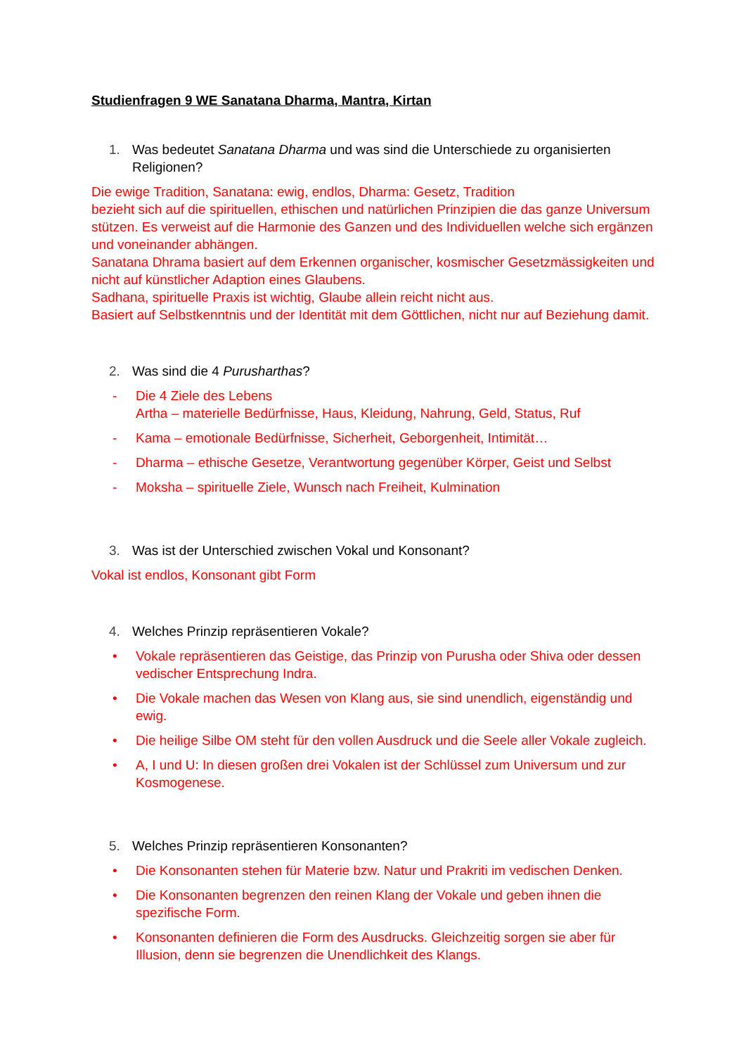Studienfragen 9 WE Sanatana Dharma, Mantra, Kirtan
1. Was bedeutet Sanatana Dharma und was sind die Unterschiede zu organisierten Religionen?
Die ewige Tradition, Sanatana: ewig, endlos, Dharma: Gesetz, Tradition
bezieht sich auf die spirituellen, ethischen und natürlichen Prinzipien die das ganze Universum stützen. Es verweist auf die Harmonie des Ganzen und des Individuellen welche sich ergänzen und voneinander abhängen.
Sanatana Dhrama basiert auf dem Erkennen organischer, kosmischer Gesetzmässigkeiten und nicht auf künstlicher Adaption eines Glaubens.
Sadhana, spirituelle Praxis ist wichtig, Glaube allein reicht nicht aus.
Basiert auf Selbstkenntnis und der Identität mit dem Göttlichen, nicht nur auf Beziehung damit.
2. Was sind die 4 Purusharthas?
- Die 4 Ziele des Lebens
Artha – materielle Bedürfnisse, Haus, Kleidung, Nahrung, Geld, Status, Ruf
- Kama – emotionale Bedürfnisse, Sicherheit, Geborgenheit, Intimität…
- Dharma – ethische Gesetze, Verantwortung gegenüber Körper, Geist und Selbst
- Moksha – spirituelle Ziele, Wunsch nach Freiheit, Kulmination
3. Was ist der Unterschied zwischen Vokal und Konsonant?
Vokal ist endlos, Konsonant gibt Form
4. Welches Prinzip repräsentieren Vokale?
• Vokale repräsentieren das Geistige, das Prinzip von Purusha oder Shiva oder dessen vedischer Entsprechung Indra.
• Die Vokale machen das Wesen von Klang aus, sie sind unendlich, eigenständig und ewig.
• Die heilige Silbe OM steht für den vollen Ausdruck und die Seele aller Vokale zugleich.
• A, I und U: In diesen großen drei Vokalen ist der Schlüssel zum Universum und zur Kosmogenese.
5. Welches Prinzip repräsentieren Konsonanten?
• Die Konsonanten stehen für Materie bzw. Natur und Prakriti im vedischen Denken.
• Die Konsonanten begrenzen den reinen Klang der Vokale und geben ihnen die spezifische Form.
• Konsonanten definieren die Form des Ausdrucks. Gleichzeitig sorgen sie aber für Illusion, denn sie begrenzen die Unendlichkeit des Klangs.